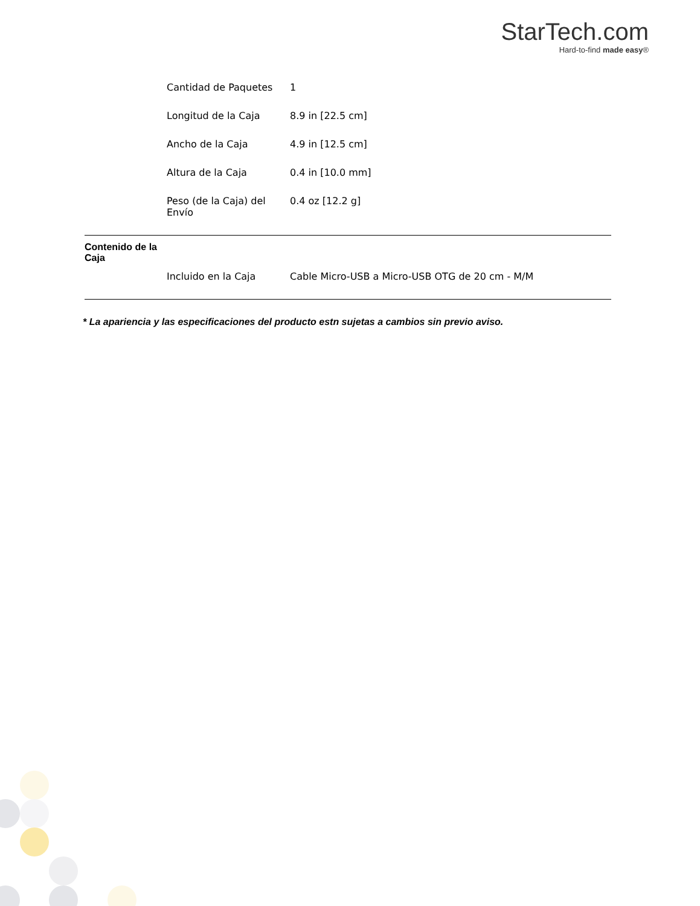StarTech.com
Hard-to-find made easy®
| | Cantidad de Paquetes | 1 |
| | Longitud de la Caja | 8.9 in [22.5 cm] |
| | Ancho de la Caja | 4.9 in [12.5 cm] |
| | Altura de la Caja | 0.4 in [10.0 mm] |
| | Peso (de la Caja) del Envío | 0.4 oz [12.2 g] |
Contenido de la
Caja
| | Incluido en la Caja | Cable Micro-USB a Micro-USB OTG de 20 cm - M/M |
* La apariencia y las especificaciones del producto estn sujetas a cambios sin previo aviso.